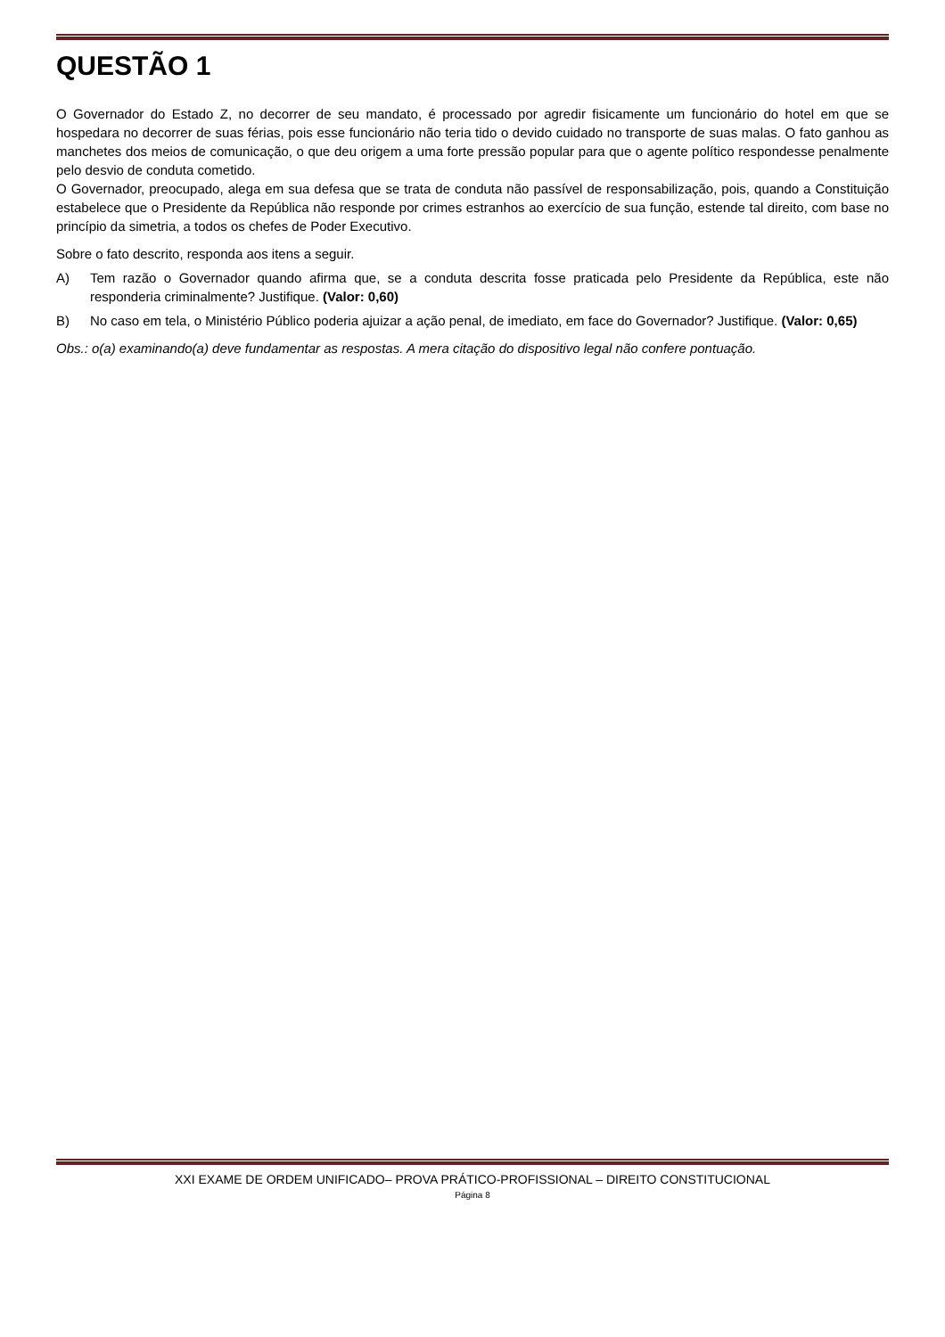QUESTÃO 1
O Governador do Estado Z, no decorrer de seu mandato, é processado por agredir fisicamente um funcionário do hotel em que se hospedara no decorrer de suas férias, pois esse funcionário não teria tido o devido cuidado no transporte de suas malas. O fato ganhou as manchetes dos meios de comunicação, o que deu origem a uma forte pressão popular para que o agente político respondesse penalmente pelo desvio de conduta cometido.
O Governador, preocupado, alega em sua defesa que se trata de conduta não passível de responsabilização, pois, quando a Constituição estabelece que o Presidente da República não responde por crimes estranhos ao exercício de sua função, estende tal direito, com base no princípio da simetria, a todos os chefes de Poder Executivo.
Sobre o fato descrito, responda aos itens a seguir.
A) Tem razão o Governador quando afirma que, se a conduta descrita fosse praticada pelo Presidente da República, este não responderia criminalmente? Justifique. (Valor: 0,60)
B) No caso em tela, o Ministério Público poderia ajuizar a ação penal, de imediato, em face do Governador? Justifique. (Valor: 0,65)
Obs.: o(a) examinando(a) deve fundamentar as respostas. A mera citação do dispositivo legal não confere pontuação.
XXI EXAME DE ORDEM UNIFICADO– PROVA PRÁTICO-PROFISSIONAL – DIREITO CONSTITUCIONAL
Página 8